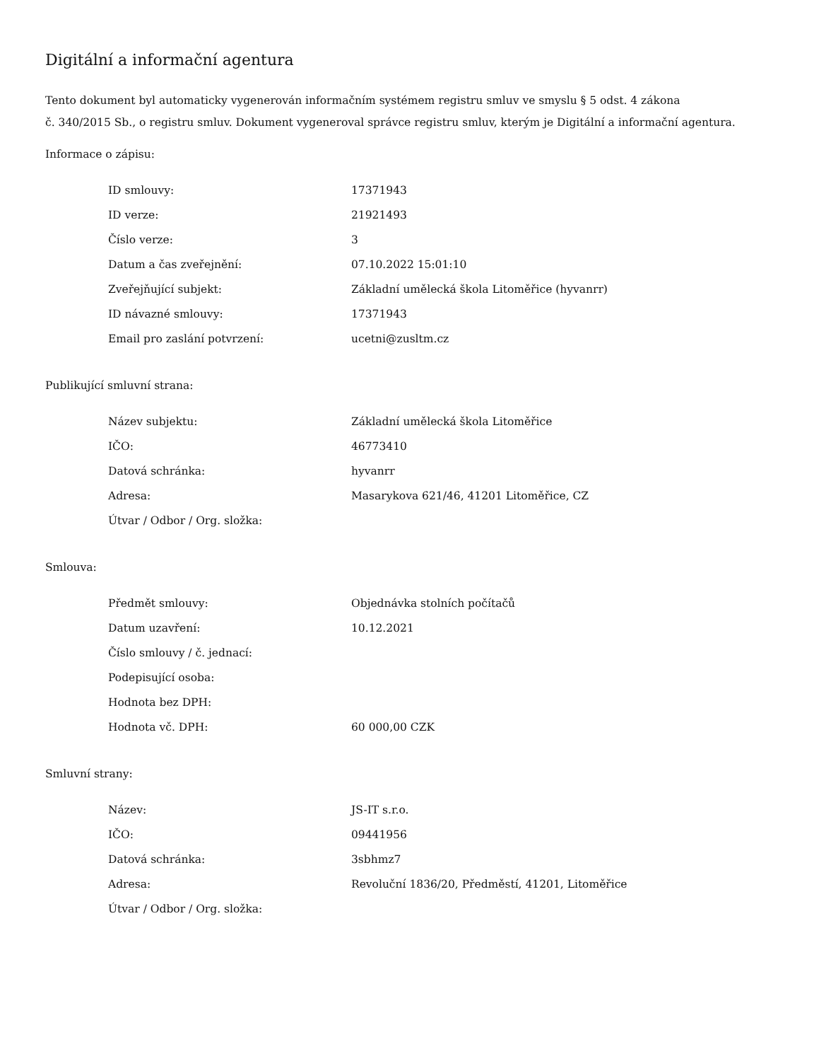Digitální a informační agentura
Tento dokument byl automaticky vygenerován informačním systémem registru smluv ve smyslu § 5 odst. 4 zákona
č. 340/2015 Sb., o registru smluv. Dokument vygeneroval správce registru smluv, kterým je Digitální a informační agentura.
Informace o zápisu:
| ID smlouvy: | 17371943 |
| ID verze: | 21921493 |
| Číslo verze: | 3 |
| Datum a čas zveřejnění: | 07.10.2022 15:01:10 |
| Zveřejňující subjekt: | Základní umělecká škola Litoměřice (hyvanrr) |
| ID návazné smlouvy: | 17371943 |
| Email pro zaslání potvrzení: | ucetni@zusltm.cz |
Publikující smluvní strana:
| Název subjektu: | Základní umělecká škola Litoměřice |
| IČO: | 46773410 |
| Datová schránka: | hyvanrr |
| Adresa: | Masarykova 621/46, 41201 Litoměřice, CZ |
| Útvar / Odbor / Org. složka: | |
Smlouva:
| Předmět smlouvy: | Objednávka stolních počítačů |
| Datum uzavření: | 10.12.2021 |
| Číslo smlouvy / č. jednací: | |
| Podepisující osoba: | |
| Hodnota bez DPH: | |
| Hodnota vč. DPH: | 60 000,00 CZK |
Smluvní strany:
| Název: | JS-IT s.r.o. |
| IČO: | 09441956 |
| Datová schránka: | 3sbhmz7 |
| Adresa: | Revoluční 1836/20, Předměstí, 41201, Litoměřice |
| Útvar / Odbor / Org. složka: | |